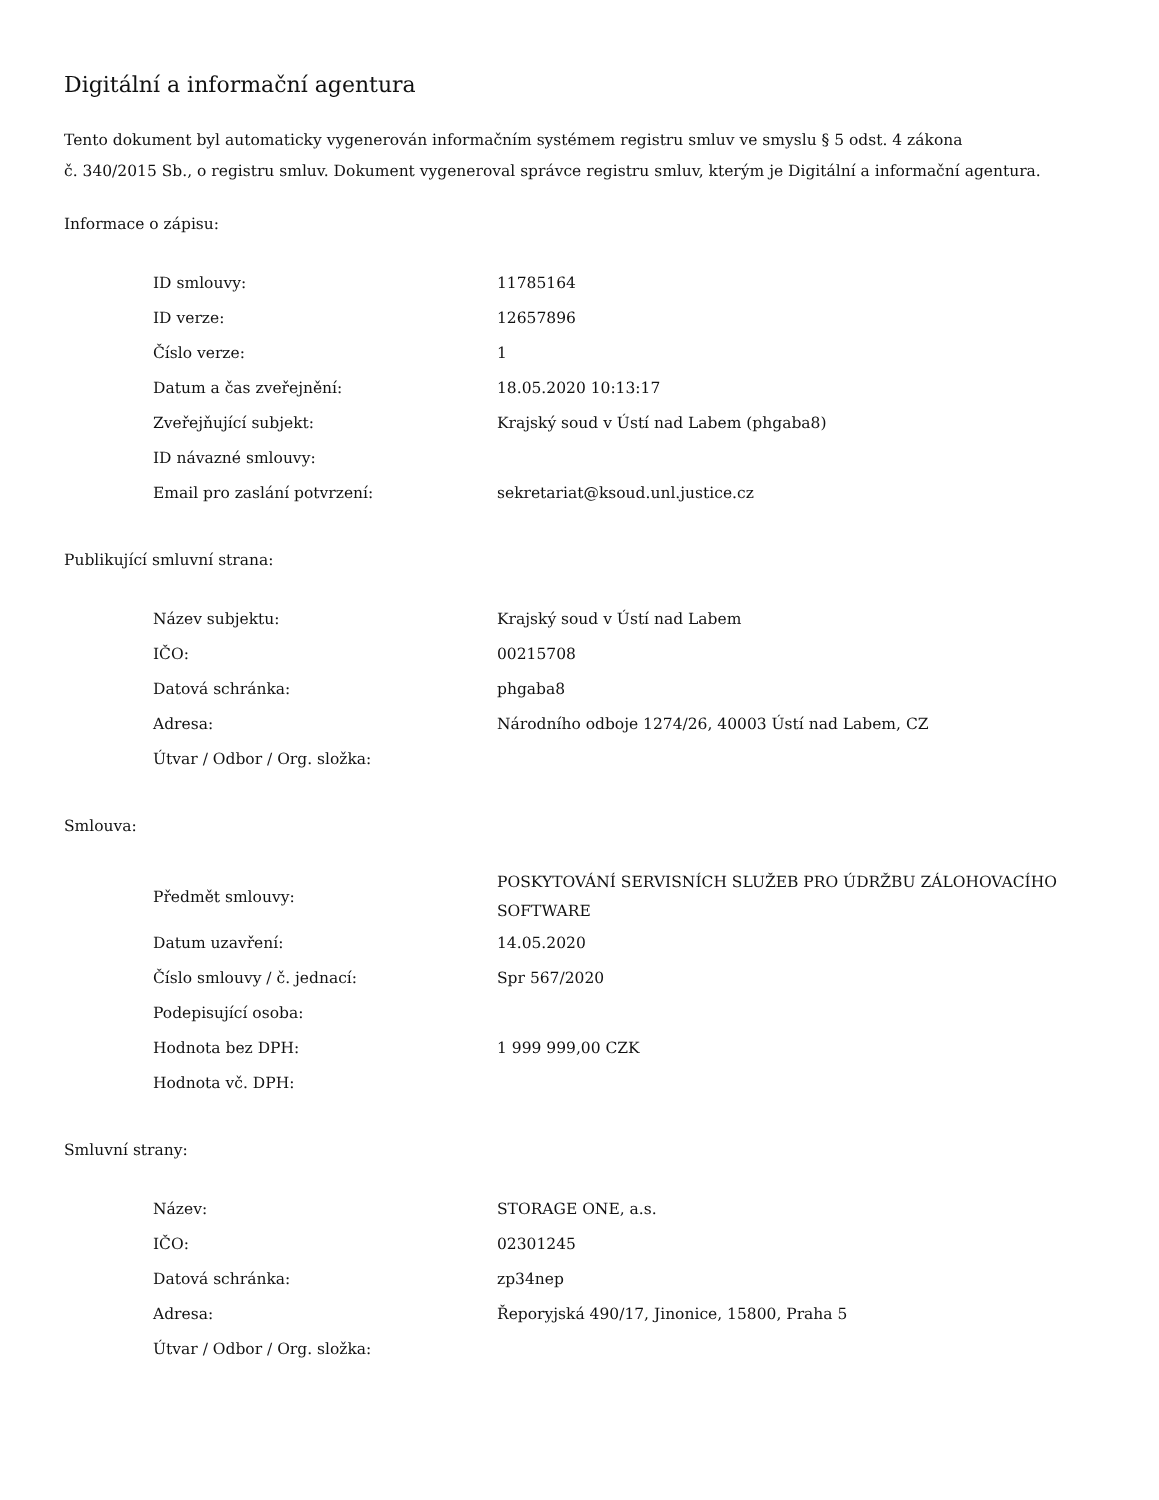Digitální a informační agentura
Tento dokument byl automaticky vygenerován informačním systémem registru smluv ve smyslu § 5 odst. 4 zákona
č. 340/2015 Sb., o registru smluv. Dokument vygeneroval správce registru smluv, kterým je Digitální a informační agentura.
Informace o zápisu:
| ID smlouvy: | 11785164 |
| ID verze: | 12657896 |
| Číslo verze: | 1 |
| Datum a čas zveřejnění: | 18.05.2020 10:13:17 |
| Zveřejňující subjekt: | Krajský soud v Ústí nad Labem (phgaba8) |
| ID návazné smlouvy: | |
| Email pro zaslání potvrzení: | sekretariat@ksoud.unl.justice.cz |
Publikující smluvní strana:
| Název subjektu: | Krajský soud v Ústí nad Labem |
| IČO: | 00215708 |
| Datová schránka: | phgaba8 |
| Adresa: | Národního odboje 1274/26, 40003 Ústí nad Labem, CZ |
| Útvar / Odbor / Org. složka: | |
Smlouva:
| Předmět smlouvy: | POSKYTOVÁNÍ SERVISNÍCH SLUŽEB PRO ÚDRŽBU ZÁLOHOVACÍHO SOFTWARE |
| Datum uzavření: | 14.05.2020 |
| Číslo smlouvy / č. jednací: | Spr 567/2020 |
| Podepisující osoba: | |
| Hodnota bez DPH: | 1 999 999,00 CZK |
| Hodnota vč. DPH: | |
Smluvní strany:
| Název: | STORAGE ONE, a.s. |
| IČO: | 02301245 |
| Datová schránka: | zp34nep |
| Adresa: | Řeporyjská 490/17, Jinonice, 15800, Praha 5 |
| Útvar / Odbor / Org. složka: | |